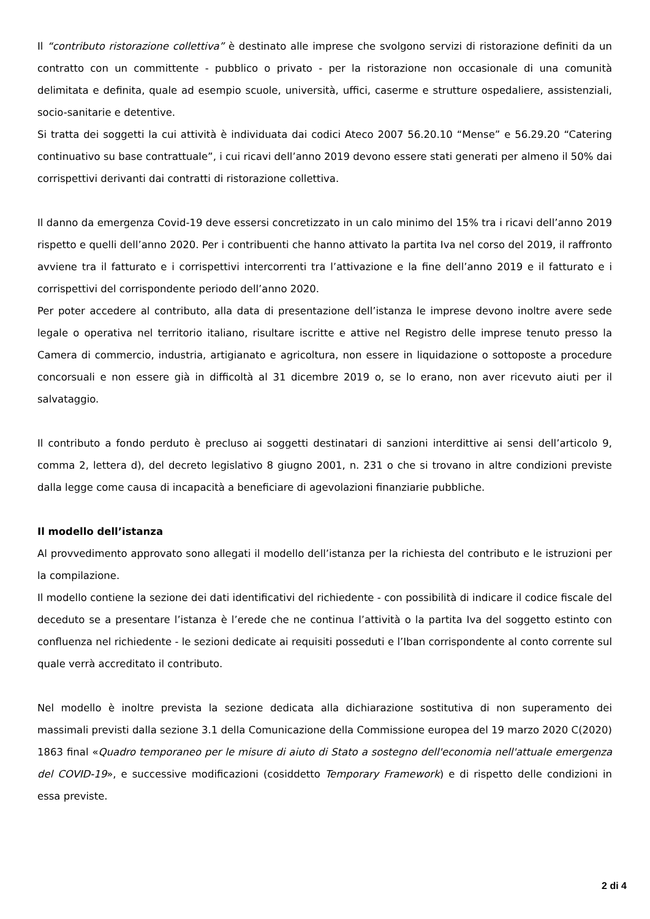Il “contributo ristorazione collettiva” è destinato alle imprese che svolgono servizi di ristorazione definiti da un contratto con un committente - pubblico o privato - per la ristorazione non occasionale di una comunità delimitata e definita, quale ad esempio scuole, università, uffici, caserme e strutture ospedaliere, assistenziali, socio-sanitarie e detentive.
Si tratta dei soggetti la cui attività è individuata dai codici Ateco 2007 56.20.10 “Mense” e 56.29.20 “Catering continuativo su base contrattuale”, i cui ricavi dell’anno 2019 devono essere stati generati per almeno il 50% dai corrispettivi derivanti dai contratti di ristorazione collettiva.
Il danno da emergenza Covid-19 deve essersi concretizzato in un calo minimo del 15% tra i ricavi dell’anno 2019 rispetto e quelli dell’anno 2020. Per i contribuenti che hanno attivato la partita Iva nel corso del 2019, il raffronto avviene tra il fatturato e i corrispettivi intercorrenti tra l’attivazione e la fine dell’anno 2019 e il fatturato e i corrispettivi del corrispondente periodo dell’anno 2020.
Per poter accedere al contributo, alla data di presentazione dell’istanza le imprese devono inoltre avere sede legale o operativa nel territorio italiano, risultare iscritte e attive nel Registro delle imprese tenuto presso la Camera di commercio, industria, artigianato e agricoltura, non essere in liquidazione o sottoposte a procedure concorsuali e non essere già in difficoltà al 31 dicembre 2019 o, se lo erano, non aver ricevuto aiuti per il salvataggio.
Il contributo a fondo perduto è precluso ai soggetti destinatari di sanzioni interdittive ai sensi dell’articolo 9, comma 2, lettera d), del decreto legislativo 8 giugno 2001, n. 231 o che si trovano in altre condizioni previste dalla legge come causa di incapacità a beneficiare di agevolazioni finanziarie pubbliche.
Il modello dell’istanza
Al provvedimento approvato sono allegati il modello dell’istanza per la richiesta del contributo e le istruzioni per la compilazione.
Il modello contiene la sezione dei dati identificativi del richiedente - con possibilità di indicare il codice fiscale del deceduto se a presentare l’istanza è l’erede che ne continua l’attività o la partita Iva del soggetto estinto con confluenza nel richiedente - le sezioni dedicate ai requisiti posseduti e l’Iban corrispondente al conto corrente sul quale verrà accreditato il contributo.
Nel modello è inoltre prevista la sezione dedicata alla dichiarazione sostitutiva di non superamento dei massimali previsti dalla sezione 3.1 della Comunicazione della Commissione europea del 19 marzo 2020 C(2020) 1863 final «Quadro temporaneo per le misure di aiuto di Stato a sostegno dell'economia nell'attuale emergenza del COVID-19», e successive modificazioni (cosiddetto Temporary Framework) e di rispetto delle condizioni in essa previste.
2 di 4